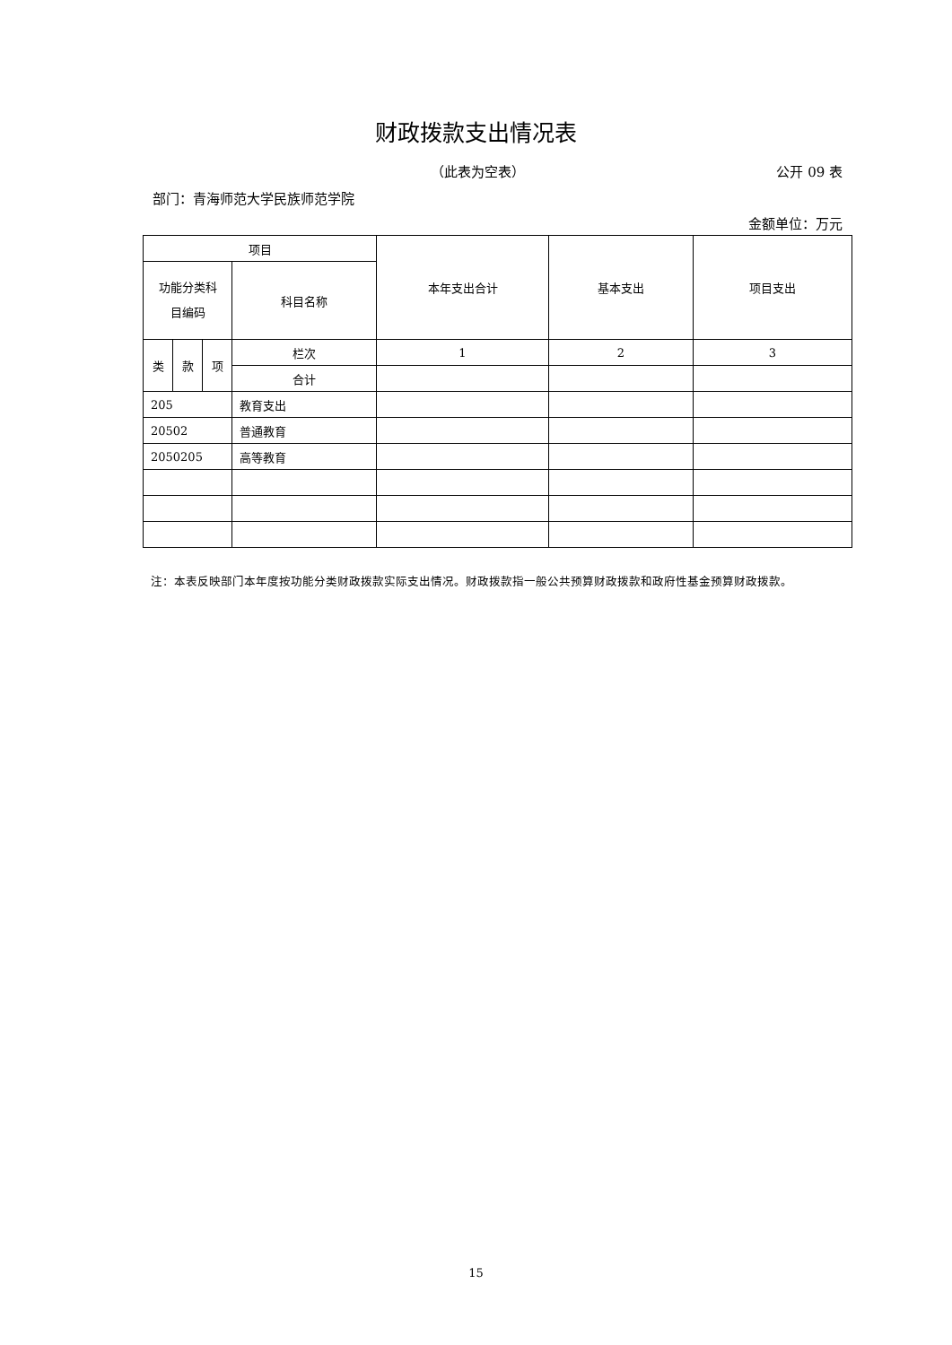财政拨款支出情况表
（此表为空表） 公开 09 表
部门：青海师范大学民族师范学院
金额单位：万元
| 项目 | | | | 本年支出合计 | 基本支出 | 项目支出 |
| --- | --- | --- | --- | --- | --- | --- |
| 功能分类科 目编码 | | | 科目名称 | | | |
| 类 | 款 | 项 | 栏次 | 1 | 2 | 3 |
| | | | 合计 | | | |
| 205 | | | 教育支出 | | | |
| 20502 | | | 普通教育 | | | |
| 2050205 | | | 高等教育 | | | |
注：本表反映部门本年度按功能分类财政拨款实际支出情况。财政拨款指一般公共预算财政拨款和政府性基金预算财政拨款。
15